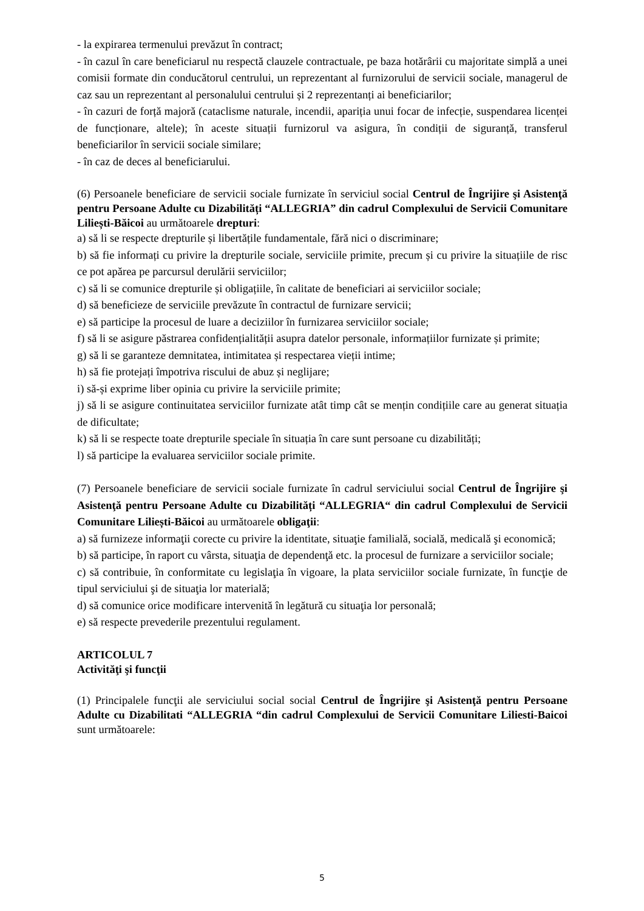- la expirarea termenului prevăzut în contract;
- în cazul în care beneficiarul nu respectă clauzele contractuale, pe baza hotărârii cu majoritate simplă a unei comisii formate din conducătorul centrului, un reprezentant al furnizorului de servicii sociale, managerul de caz sau un reprezentant al personalului centrului și 2 reprezentanți ai beneficiarilor;
- în cazuri de forță majoră (cataclisme naturale, incendii, apariția unui focar de infecție, suspendarea licenței de funcționare, altele); în aceste situații furnizorul va asigura, în condiții de siguranță, transferul beneficiarilor în servicii sociale similare;
- în caz de deces al beneficiarului.
(6) Persoanele beneficiare de servicii sociale furnizate în serviciul social Centrul de Îngrijire şi Asistenţă pentru Persoane Adulte cu Dizabilități “ALLEGRIA” din cadrul Complexului de Servicii Comunitare Liliești-Băicoi au următoarele drepturi:
a) să li se respecte drepturile și libertățile fundamentale, fără nici o discriminare;
b) să fie informați cu privire la drepturile sociale, serviciile primite, precum și cu privire la situațiile de risc ce pot apărea pe parcursul derulării serviciilor;
c) să li se comunice drepturile și obligațiile, în calitate de beneficiari ai serviciilor sociale;
d) să beneficieze de serviciile prevăzute în contractul de furnizare servicii;
e) să participe la procesul de luare a deciziilor în furnizarea serviciilor sociale;
f) să li se asigure păstrarea confidențialității asupra datelor personale, informațiilor furnizate și primite;
g) să li se garanteze demnitatea, intimitatea și respectarea vieții intime;
h) să fie protejați împotriva riscului de abuz și neglijare;
i) să-și exprime liber opinia cu privire la serviciile primite;
j) să li se asigure continuitatea serviciilor furnizate atât timp cât se mențin condițiile care au generat situația de dificultate;
k) să li se respecte toate drepturile speciale în situația în care sunt persoane cu dizabilități;
l) să participe la evaluarea serviciilor sociale primite.
(7) Persoanele beneficiare de servicii sociale furnizate în cadrul serviciului social Centrul de Îngrijire şi Asistenţă pentru Persoane Adulte cu Dizabilități “ALLEGRIA“ din cadrul Complexului de Servicii Comunitare Liliești-Băicoi au următoarele obligaţii:
a) să furnizeze informaţii corecte cu privire la identitate, situaţie familială, socială, medicală şi economică;
b) să participe, în raport cu vârsta, situaţia de dependenţă etc. la procesul de furnizare a serviciilor sociale;
c) să contribuie, în conformitate cu legislaţia în vigoare, la plata serviciilor sociale furnizate, în funcţie de tipul serviciului şi de situaţia lor materială;
d) să comunice orice modificare intervenită în legătură cu situaţia lor personală;
e) să respecte prevederile prezentului regulament.
ARTICOLUL 7
Activităţi şi funcţii
(1) Principalele funcţii ale serviciului social social Centrul de Îngrijire şi Asistenţă pentru Persoane Adulte cu Dizabilitati “ALLEGRIA “din cadrul Complexului de Servicii Comunitare Liliesti-Baicoi sunt următoarele:
5